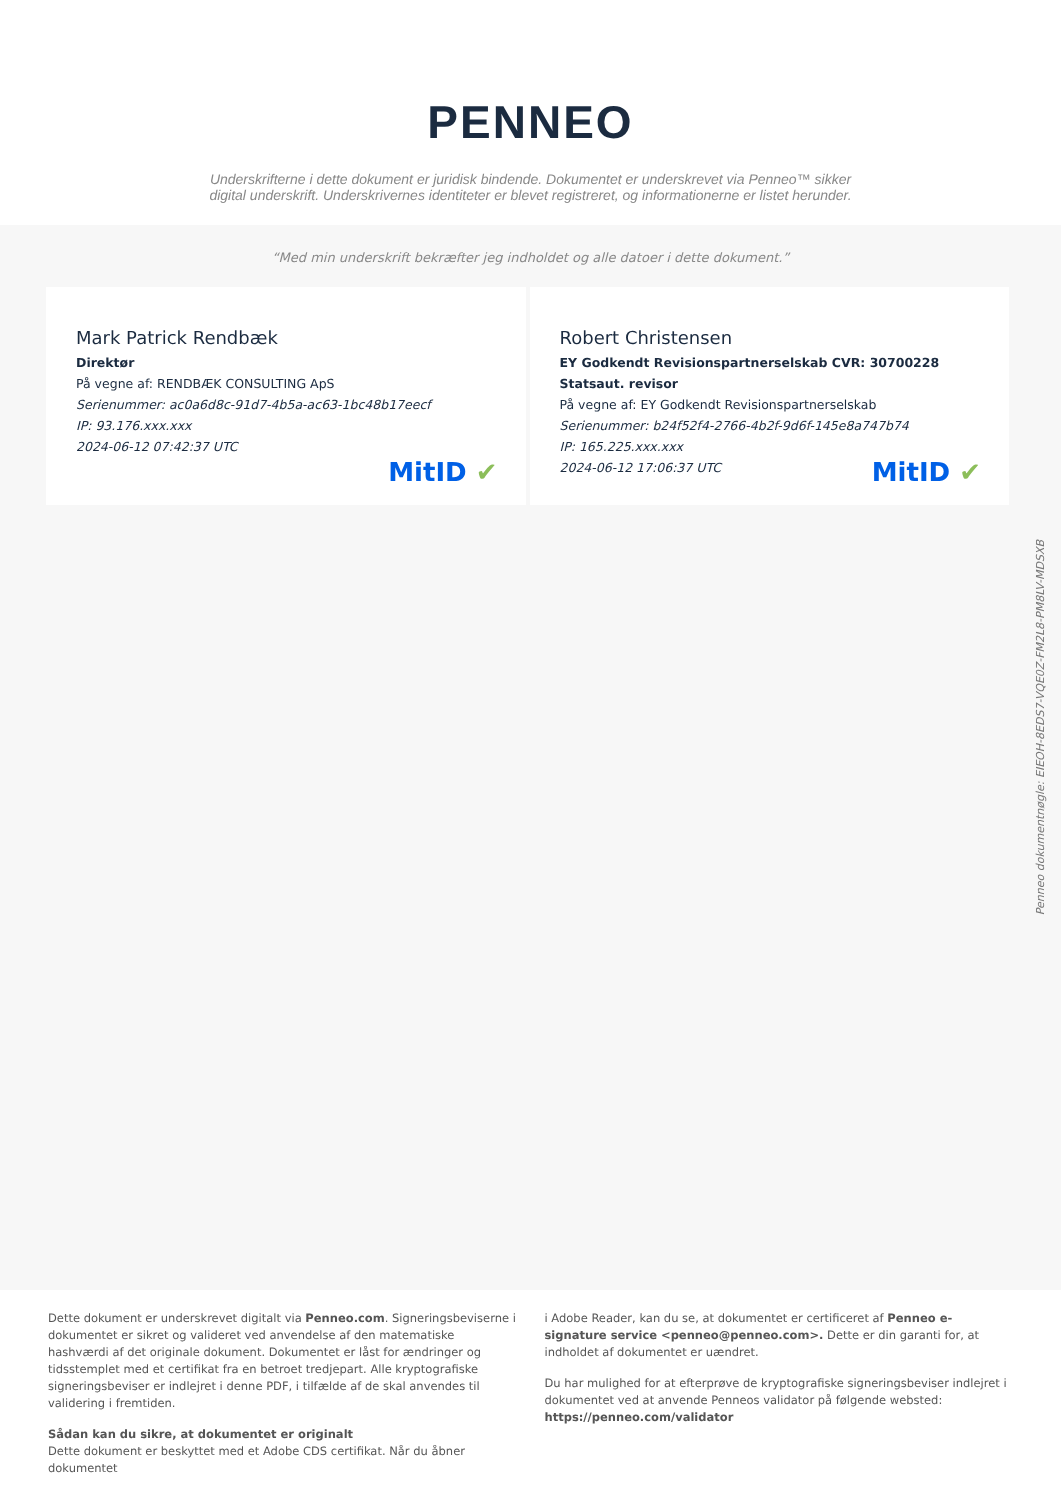PENNEO
Underskrifterne i dette dokument er juridisk bindende. Dokumentet er underskrevet via Penneo™ sikker digital underskrift. Underskrivernes identiteter er blevet registreret, og informationerne er listet herunder.
“Med min underskrift bekræfter jeg indholdet og alle datoer i dette dokument.”
Mark Patrick Rendbæk
Direktør
På vegne af: RENDBÆK CONSULTING ApS
Serienummer: ac0a6d8c-91d7-4b5a-ac63-1bc48b17eecf
IP: 93.176.xxx.xxx
2024-06-12 07:42:37 UTC
MitID ✔
Robert Christensen
EY Godkendt Revisionspartnerselskab CVR: 30700228
Statsaut. revisor
På vegne af: EY Godkendt Revisionspartnerselskab
Serienummer: b24f52f4-2766-4b2f-9d6f-145e8a747b74
IP: 165.225.xxx.xxx
2024-06-12 17:06:37 UTC
MitID ✔
Penneo dokumentnøgle: EIEOH-8EDS7-VQE0Z-FM2L8-PM8LV-MDSXB
Dette dokument er underskrevet digitalt via Penneo.com. Signeringsbeviserne i dokumentet er sikret og valideret ved anvendelse af den matematiske hashværdi af det originale dokument. Dokumentet er låst for ændringer og tidsstemplet med et certifikat fra en betroet tredjepart. Alle kryptografiske signeringsbeviser er indlejret i denne PDF, i tilfælde af de skal anvendes til validering i fremtiden.
Sådan kan du sikre, at dokumentet er originalt
Dette dokument er beskyttet med et Adobe CDS certifikat. Når du åbner dokumentet
i Adobe Reader, kan du se, at dokumentet er certificeret af Penneo e-signature service <penneo@penneo.com>. Dette er din garanti for, at indholdet af dokumentet er uændret.
Du har mulighed for at efterprøve de kryptografiske signeringsbeviser indlejret i dokumentet ved at anvende Penneos validator på følgende websted: https://penneo.com/validator